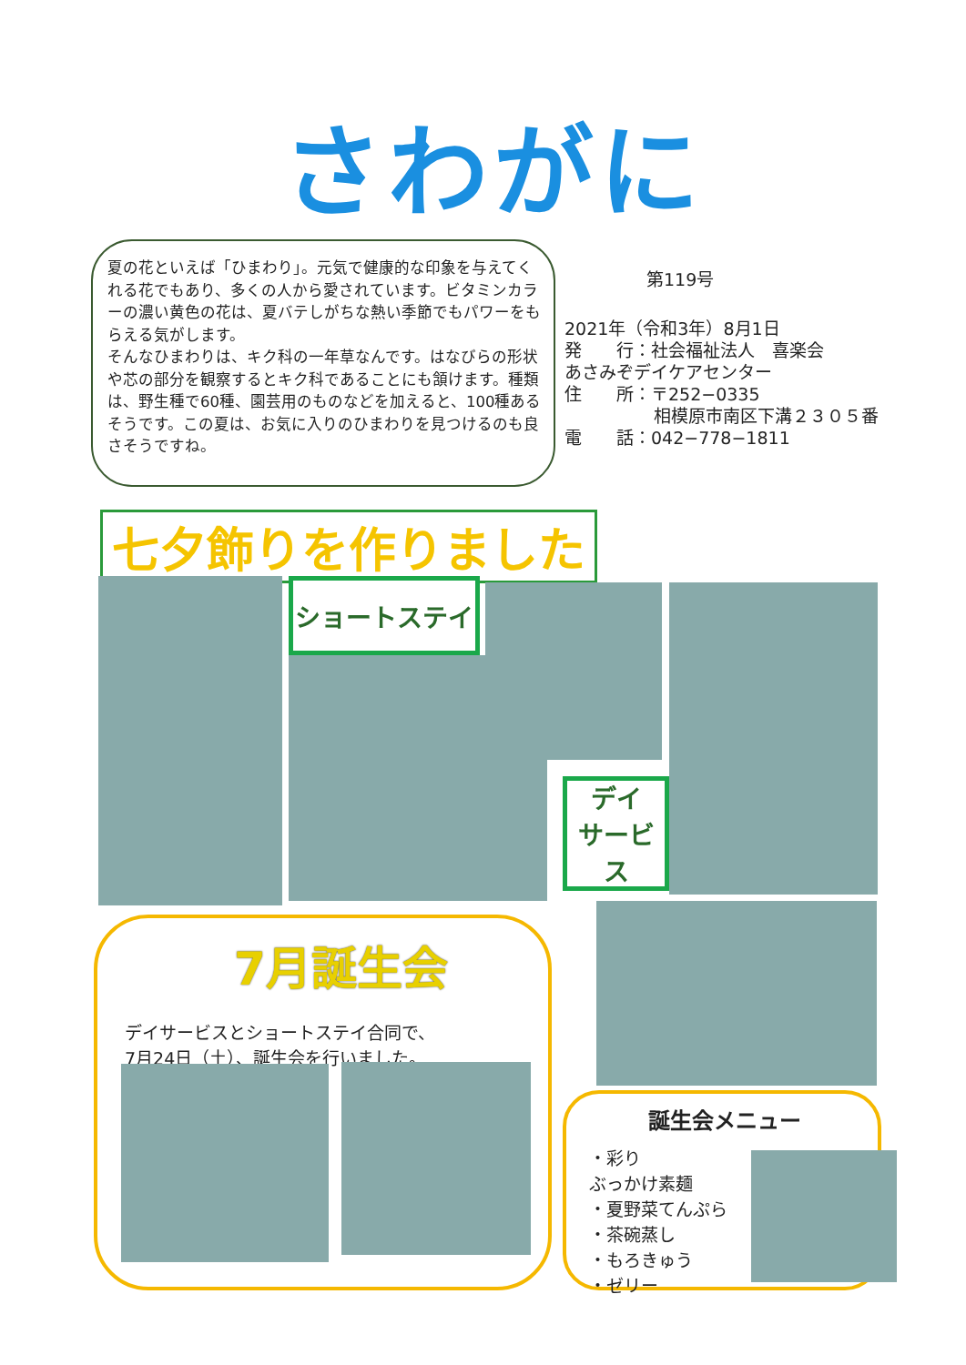さわがに
夏の花といえば「ひまわり」。元気で健康的な印象を与えてくれる花でもあり、多くの人から愛されています。ビタミンカラーの濃い黄色の花は、夏バテしがちな熱い季節でもパワーをもらえる気がします。
そんなひまわりは、キク科の一年草なんです。はなびらの形状や芯の部分を観察するとキク科であることにも頷けます。種類は、野生種で60種、園芸用のものなどを加えると、100種あるそうです。この夏は、お気に入りのひまわりを見つけるのも良さそうですね。
第119号
2021年（令和3年）8月1日
発　　行：社会福祉法人　喜楽会
あさみぞデイケアセンター
住　　所：〒252−0335
相模原市南区下溝２３０５番
電　　話：042−778−1811
七夕飾りを作りました
ショートステイ
デイ
サービス
7月誕生会
デイサービスとショートステイ合同で、
7月24日（土）、誕生会を行いました。
誕生会メニュー
・彩り
ぶっかけ素麺
・夏野菜てんぷら
・茶碗蒸し
・もろきゅう
・ゼリー